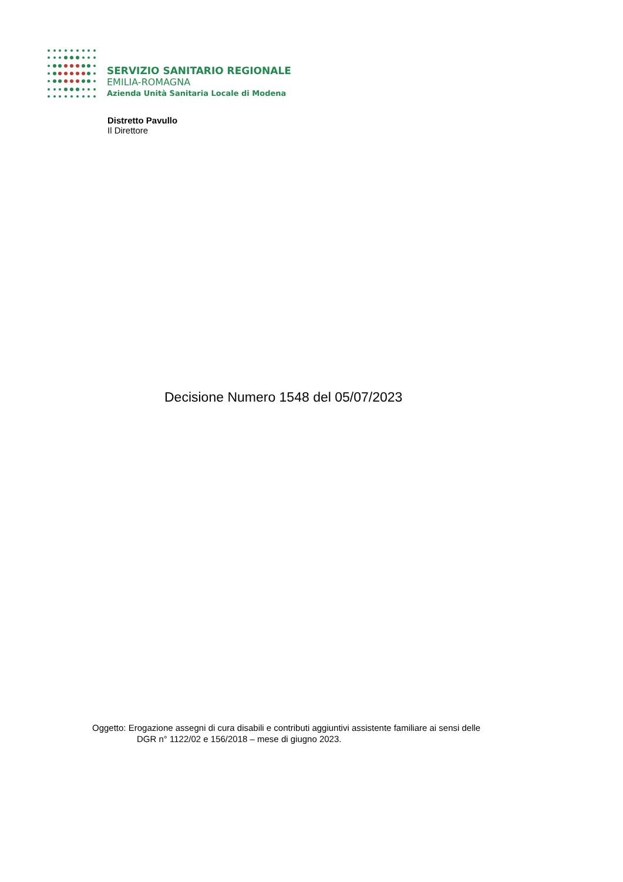SERVIZIO SANITARIO REGIONALE
EMILIA-ROMAGNA
Azienda Unità Sanitaria Locale di Modena
Distretto Pavullo
Il Direttore
Decisione Numero 1548 del 05/07/2023
Oggetto: Erogazione assegni di cura disabili e contributi aggiuntivi assistente familiare ai sensi delle
DGR n° 1122/02 e 156/2018 – mese di giugno 2023.